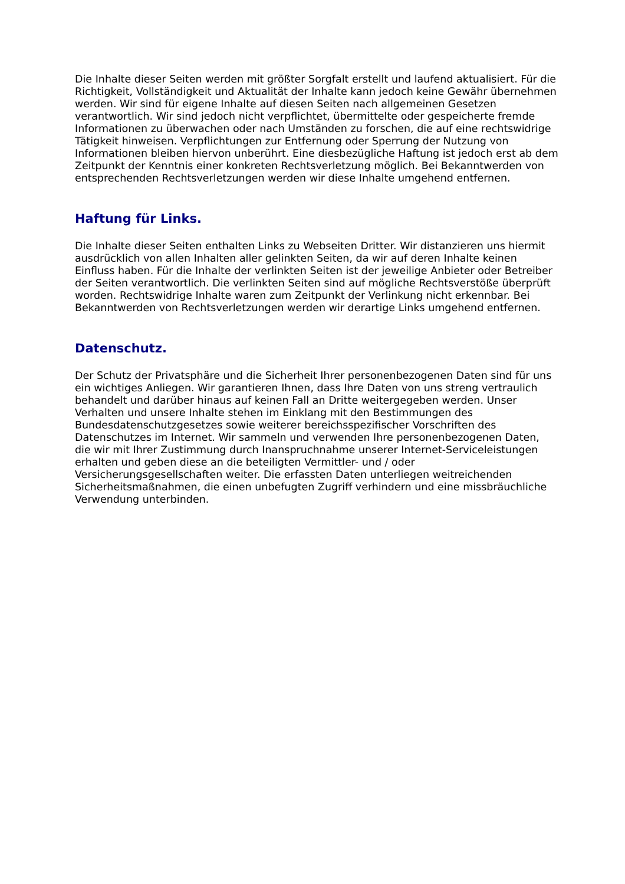Die Inhalte dieser Seiten werden mit größter Sorgfalt erstellt und laufend aktualisiert. Für die Richtigkeit, Vollständigkeit und Aktualität der Inhalte kann jedoch keine Gewähr übernehmen werden. Wir sind für eigene Inhalte auf diesen Seiten nach allgemeinen Gesetzen verantwortlich. Wir sind jedoch nicht verpflichtet, übermittelte oder gespeicherte fremde Informationen zu überwachen oder nach Umständen zu forschen, die auf eine rechtswidrige Tätigkeit hinweisen. Verpflichtungen zur Entfernung oder Sperrung der Nutzung von Informationen bleiben hiervon unberührt. Eine diesbezügliche Haftung ist jedoch erst ab dem Zeitpunkt der Kenntnis einer konkreten Rechtsverletzung möglich. Bei Bekanntwerden von entsprechenden Rechtsverletzungen werden wir diese Inhalte umgehend entfernen.
Haftung für Links.
Die Inhalte dieser Seiten enthalten Links zu Webseiten Dritter. Wir distanzieren uns hiermit ausdrücklich von allen Inhalten aller gelinkten Seiten, da wir auf deren Inhalte keinen Einfluss haben. Für die Inhalte der verlinkten Seiten ist der jeweilige Anbieter oder Betreiber der Seiten verantwortlich. Die verlinkten Seiten sind auf mögliche Rechtsverstöße überprüft worden. Rechtswidrige Inhalte waren zum Zeitpunkt der Verlinkung nicht erkennbar. Bei Bekanntwerden von Rechtsverletzungen werden wir derartige Links umgehend entfernen.
Datenschutz.
Der Schutz der Privatsphäre und die Sicherheit Ihrer personenbezogenen Daten sind für uns ein wichtiges Anliegen. Wir garantieren Ihnen, dass Ihre Daten von uns streng vertraulich behandelt und darüber hinaus auf keinen Fall an Dritte weitergegeben werden. Unser Verhalten und unsere Inhalte stehen im Einklang mit den Bestimmungen des Bundesdatenschutzgesetzes sowie weiterer bereichsspezifischer Vorschriften des Datenschutzes im Internet. Wir sammeln und verwenden Ihre personenbezogenen Daten, die wir mit Ihrer Zustimmung durch Inanspruchnahme unserer Internet-Serviceleistungen erhalten und geben diese an die beteiligten Vermittler- und / oder Versicherungsgesellschaften weiter. Die erfassten Daten unterliegen weitreichenden Sicherheitsmaßnahmen, die einen unbefugten Zugriff verhindern und eine missbräuchliche Verwendung unterbinden.